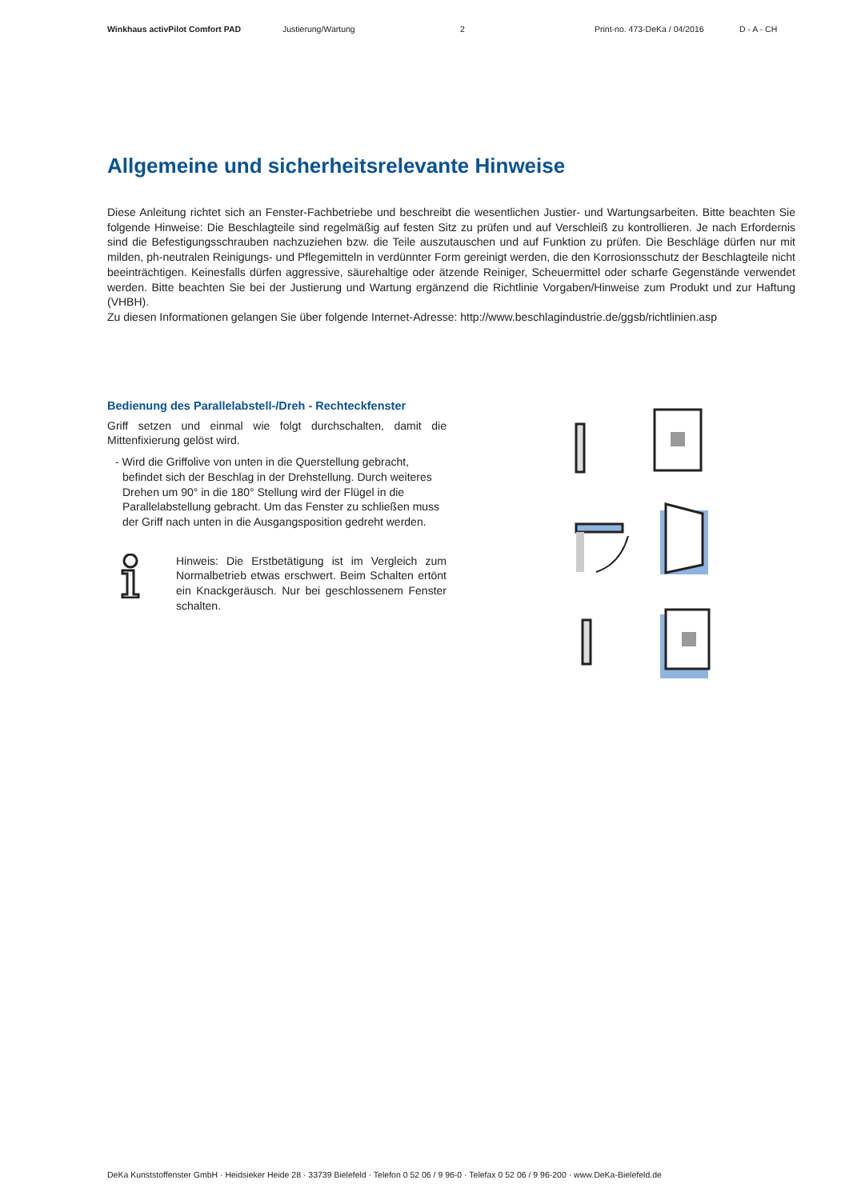Winkhaus activPilot Comfort PAD Justierung/Wartung 2 Print-no. 473-DeKa / 04/2016 D - A - CH
Allgemeine und sicherheitsrelevante Hinweise
Diese Anleitung richtet sich an Fenster-Fachbetriebe und beschreibt die wesentlichen Justier- und Wartungsarbeiten. Bitte beachten Sie folgende Hinweise: Die Beschlagteile sind regelmäßig auf festen Sitz zu prüfen und auf Verschleiß zu kontrollieren. Je nach Erfordernis sind die Befestigungsschrauben nachzuziehen bzw. die Teile auszutauschen und auf Funktion zu prüfen. Die Beschläge dürfen nur mit milden, ph-neutralen Reinigungs- und Pflegemitteln in verdünnter Form gereinigt werden, die den Korrosionsschutz der Beschlagteile nicht beeinträchtigen. Keinesfalls dürfen aggressive, säurehaltige oder ätzende Reiniger, Scheuermittel oder scharfe Gegenstände verwendet werden. Bitte beachten Sie bei der Justierung und Wartung ergänzend die Richtlinie Vorgaben/Hinweise zum Produkt und zur Haftung (VHBH).
Zu diesen Informationen gelangen Sie über folgende Internet-Adresse: http://www.beschlagindustrie.de/ggsb/richtlinien.asp
Bedienung des Parallelabstell-/Dreh - Rechteckfenster
Griff setzen und einmal wie folgt durchschalten, damit die Mittenfixierung gelöst wird.
- Wird die Griffolive von unten in die Querstellung gebracht, befindet sich der Beschlag in der Drehstellung. Durch weiteres Drehen um 90° in die 180° Stellung wird der Flügel in die Parallelabstellung gebracht. Um das Fenster zu schließen muss der Griff nach unten in die Ausgangsposition gedreht werden.
Hinweis: Die Erstbetätigung ist im Vergleich zum Normalbetrieb etwas erschwert. Beim Schalten ertönt ein Knackgeräusch. Nur bei geschlossenem Fenster schalten.
DeKa Kunststoffenster GmbH · Heidsieker Heide 28 · 33739 Bielefeld · Telefon 0 52 06 / 9 96-0 · Telefax 0 52 06 / 9 96-200 · www.DeKa-Bielefeld.de